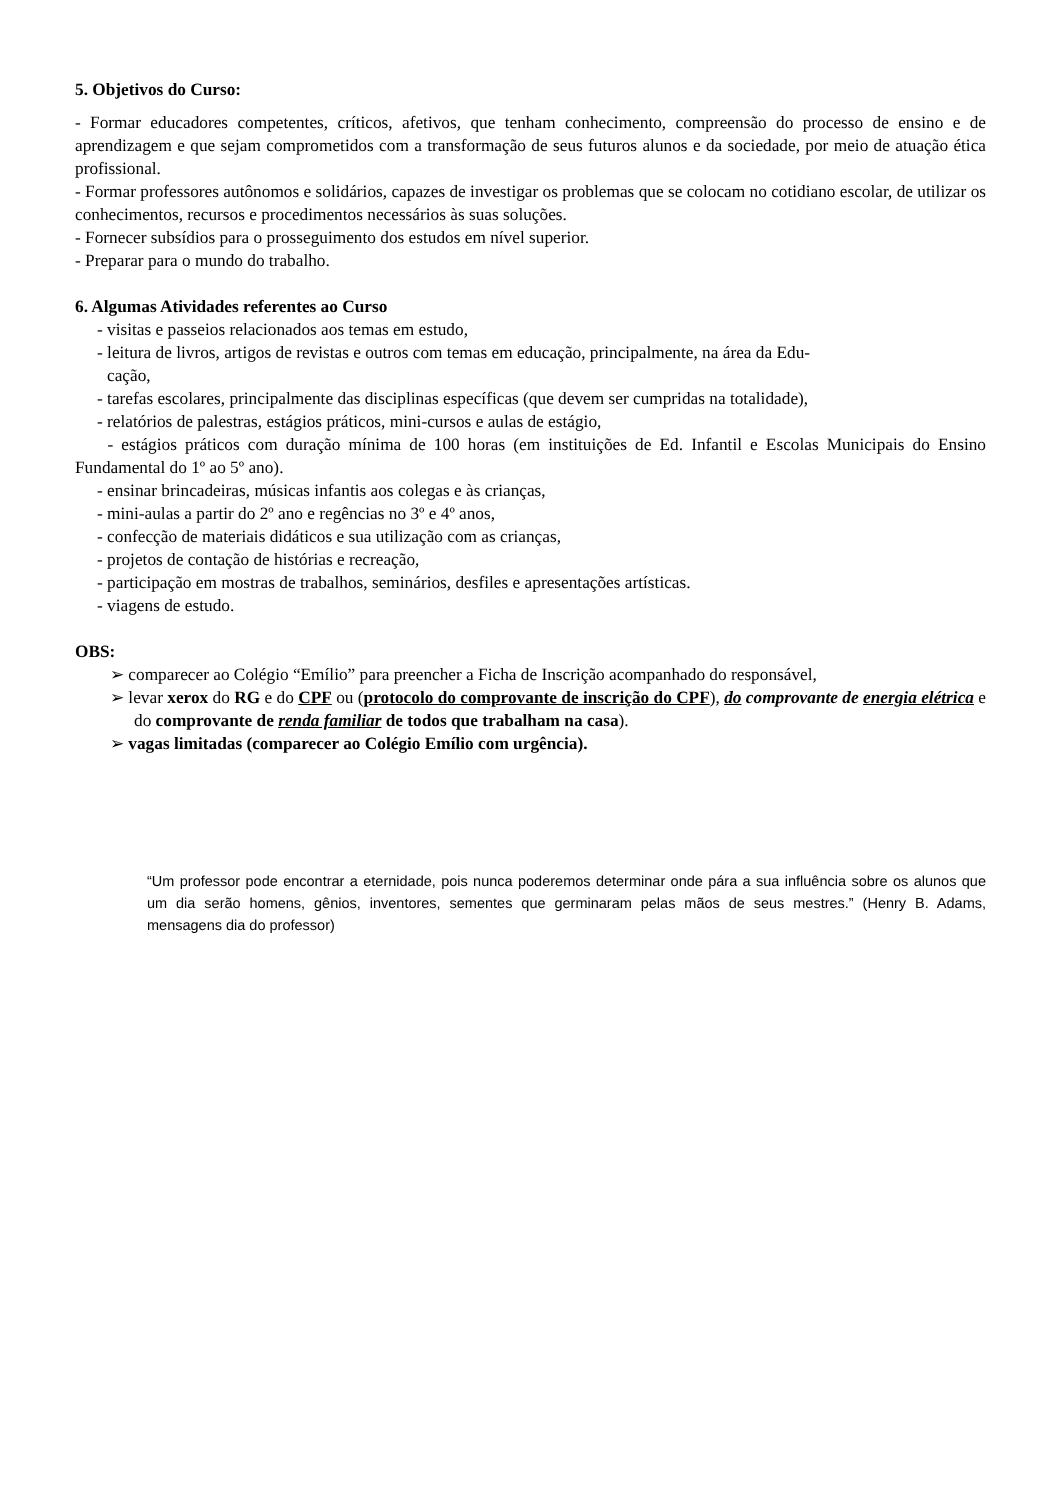5. Objetivos do Curso:
- Formar educadores competentes, críticos, afetivos, que tenham conhecimento, compreensão do processo de ensino e de aprendizagem e que sejam comprometidos com a transformação de seus futuros alunos e da sociedade, por meio de atuação ética profissional.
- Formar professores autônomos e solidários, capazes de investigar os problemas que se colocam no cotidiano escolar, de utilizar os conhecimentos, recursos e procedimentos necessários às suas soluções.
- Fornecer subsídios para o prosseguimento dos estudos em nível superior.
- Preparar para o mundo do trabalho.
6. Algumas Atividades referentes ao Curso
- visitas e passeios relacionados aos temas em estudo,
- leitura de livros, artigos de revistas e outros com temas em educação, principalmente, na área da Edu-
cação,
- tarefas escolares, principalmente das disciplinas específicas (que devem ser cumpridas na totalidade),
- relatórios de palestras, estágios práticos, mini-cursos e aulas de estágio,
- estágios práticos com duração mínima de 100 horas (em instituições de Ed. Infantil e Escolas Municipais do Ensino Fundamental do 1º ao 5º ano).
- ensinar brincadeiras, músicas infantis aos colegas e às crianças,
- mini-aulas a partir do 2º ano e regências no 3º e 4º anos,
- confecção de materiais didáticos e sua utilização com as crianças,
- projetos de contação de histórias e recreação,
- participação em mostras de trabalhos, seminários, desfiles e apresentações artísticas.
- viagens de estudo.
OBS:
➢ comparecer ao Colégio “Emílio” para preencher a Ficha de Inscrição acompanhado do responsável,
➢ levar xerox do RG e do CPF ou (protocolo do comprovante de inscrição do CPF), do comprovante de energia elétrica e do comprovante de renda familiar de todos que trabalham na casa).
➢ vagas limitadas (comparecer ao Colégio Emílio com urgência).
“Um professor pode encontrar a eternidade, pois nunca poderemos determinar onde pára a sua influência sobre os alunos que um dia serão homens, gênios, inventores, sementes que germinaram pelas mãos de seus mestres.” (Henry B. Adams, mensagens dia do professor)